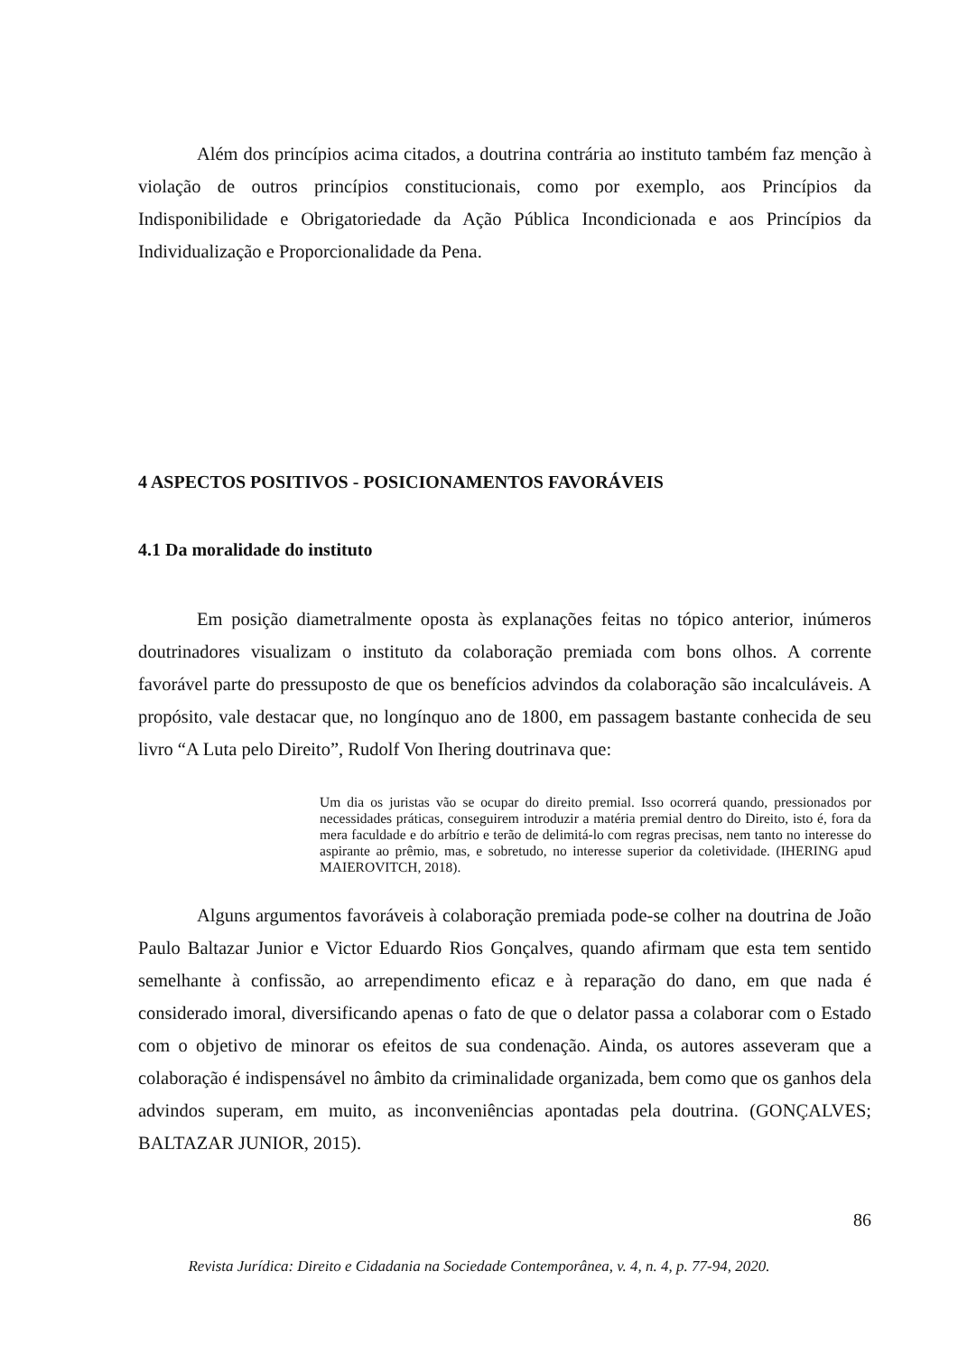Além dos princípios acima citados, a doutrina contrária ao instituto também faz menção à violação de outros princípios constitucionais, como por exemplo, aos Princípios da Indisponibilidade e Obrigatoriedade da Ação Pública Incondicionada e aos Princípios da Individualização e Proporcionalidade da Pena.
4 ASPECTOS POSITIVOS - POSICIONAMENTOS FAVORÁVEIS
4.1 Da moralidade do instituto
Em posição diametralmente oposta às explanações feitas no tópico anterior, inúmeros doutrinadores visualizam o instituto da colaboração premiada com bons olhos. A corrente favorável parte do pressuposto de que os benefícios advindos da colaboração são incalculáveis. A propósito, vale destacar que, no longínquo ano de 1800, em passagem bastante conhecida de seu livro “A Luta pelo Direito”, Rudolf Von Ihering doutrinava que:
Um dia os juristas vão se ocupar do direito premial. Isso ocorrerá quando, pressionados por necessidades práticas, conseguirem introduzir a matéria premial dentro do Direito, isto é, fora da mera faculdade e do arbítrio e terão de delimitá-lo com regras precisas, nem tanto no interesse do aspirante ao prêmio, mas, e sobretudo, no interesse superior da coletividade. (IHERING apud MAIEROVITCH, 2018).
Alguns argumentos favoráveis à colaboração premiada pode-se colher na doutrina de João Paulo Baltazar Junior e Victor Eduardo Rios Gonçalves, quando afirmam que esta tem sentido semelhante à confissão, ao arrependimento eficaz e à reparação do dano, em que nada é considerado imoral, diversificando apenas o fato de que o delator passa a colaborar com o Estado com o objetivo de minorar os efeitos de sua condenação. Ainda, os autores asseveram que a colaboração é indispensável no âmbito da criminalidade organizada, bem como que os ganhos dela advindos superam, em muito, as inconveniências apontadas pela doutrina. (GONÇALVES; BALTAZAR JUNIOR, 2015).
86
Revista Jurídica: Direito e Cidadania na Sociedade Contemporânea, v. 4, n. 4, p. 77-94, 2020.